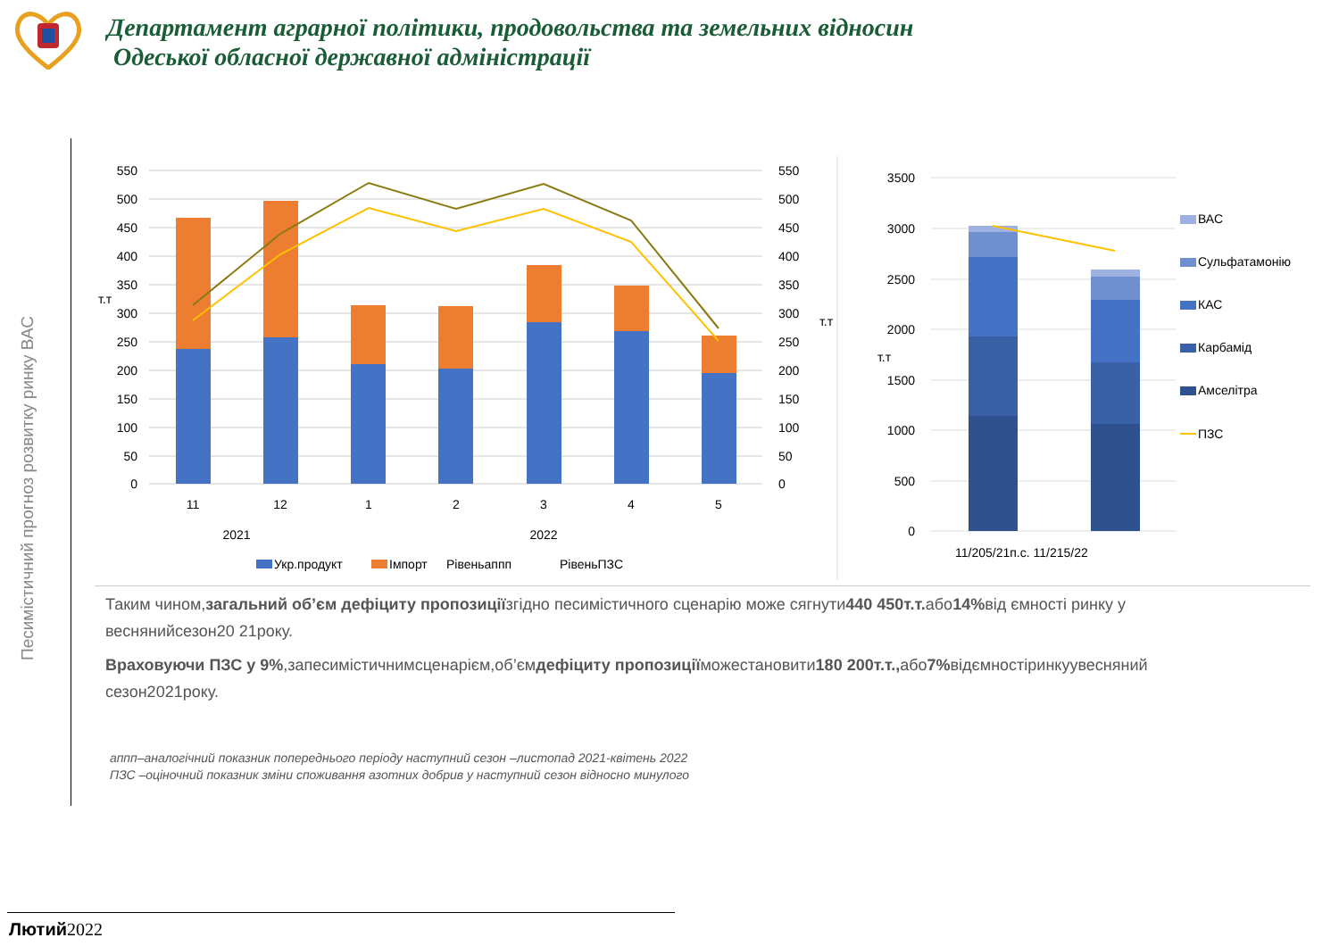Департамент аграрної політики, продовольства та земельних відносин
Одеської обласної державної адміністрації
Песимістичний прогноз розвитку ринку ВАС
550
500
450
400
350
300
250
200
150
100
50
0
550
500
450
400
350
300
250
200
150
100
50
0
т.т
т.т
11
12
1
2
3
4
5
2021
2022
Укр.продукт
Імпорт
Рівеньаппп
РівеньПЗС
3500
3000
2500
2000
1500
1000
500
0
т.т
11/205/21п.с. 11/215/22
ВАС
Сульфатамонію
КАС
Карбамід
Амселітра
ПЗС
Таким чином,загальний об’єм дефіциту пропозиціїзгідно песимістичного сценарію може сягнути440 450т.т. або14% від ємності ринку у веснянийсезон20 21року.
Враховуючи ПЗС у 9%,запесимістичнимсценарієм,об’ємдефіциту пропозиціїможестановити180 200т.т., або7% відємностіринкуувесняний сезон2021року.
аппп–аналогічний показник попереднього періоду наступний сезон –листопад 2021-квітень 2022
ПЗС –оціночний показник зміни споживання азотних добрив у наступний сезон відносно минулого
Лютий2022